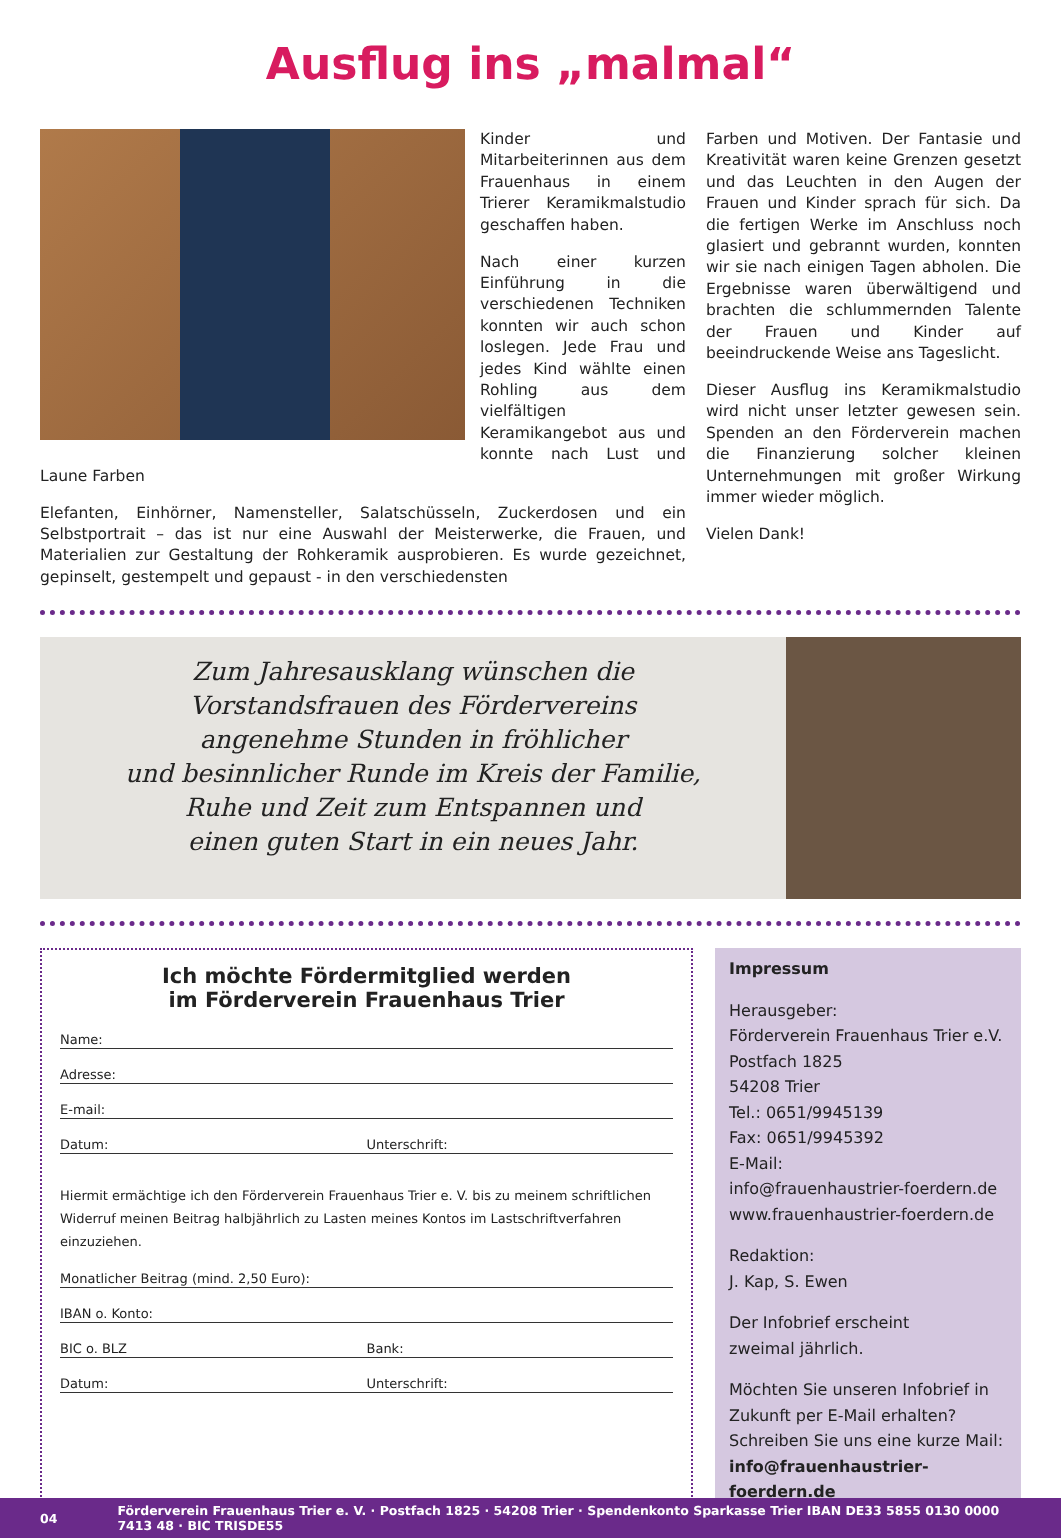Ausflug ins „malmal“
Kinder und Mitarbeiterinnen aus dem Frauenhaus in einem Trierer Keramikmalstudio geschaffen haben.
Nach einer kurzen Einführung in die verschiedenen Techniken konnten wir auch schon loslegen. Jede Frau und jedes Kind wählte einen Rohling aus dem vielfältigen Keramikangebot aus und konnte nach Lust und Laune Farben
Elefanten, Einhörner, Namensteller, Salatschüsseln, Zuckerdosen und ein Selbstportrait – das ist nur eine Auswahl der Meisterwerke, die Frauen, und Materialien zur Gestaltung der Rohkeramik ausprobieren. Es wurde gezeichnet, gepinselt, gestempelt und gepaust - in den verschiedensten
Farben und Motiven. Der Fantasie und Kreativität waren keine Grenzen gesetzt und das Leuchten in den Augen der Frauen und Kinder sprach für sich. Da die fertigen Werke im Anschluss noch glasiert und gebrannt wurden, konnten wir sie nach einigen Tagen abholen. Die Ergebnisse waren überwältigend und brachten die schlummernden Talente der Frauen und Kinder auf beeindruckende Weise ans Tageslicht.
Dieser Ausflug ins Keramikmalstudio wird nicht unser letzter gewesen sein. Spenden an den Förderverein machen die Finanzierung solcher kleinen Unternehmungen mit großer Wirkung immer wieder möglich.
Vielen Dank!
Zum Jahresausklang wünschen die
Vorstandsfrauen des Fördervereins
angenehme Stunden in fröhlicher
und besinnlicher Runde im Kreis der Familie,
Ruhe und Zeit zum Entspannen und
einen guten Start in ein neues Jahr.
Ich möchte Fördermitglied werden
im Förderverein Frauenhaus Trier
Name:
Adresse:
E-mail:
Datum: Unterschrift:
Hiermit ermächtige ich den Förderverein Frauenhaus Trier e. V. bis zu meinem schriftlichen Widerruf meinen Beitrag halbjährlich zu Lasten meines Kontos im Lastschriftverfahren einzuziehen.
Monatlicher Beitrag (mind. 2,50 Euro):
IBAN o. Konto:
BIC o. BLZ Bank:
Datum: Unterschrift:
Impressum
Herausgeber:
Förderverein Frauenhaus Trier e.V.
Postfach 1825
54208 Trier
Tel.: 0651/9945139
Fax: 0651/9945392
E-Mail:
info@frauenhaustrier-foerdern.de
www.frauenhaustrier-foerdern.de
Redaktion:
J. Kap, S. Ewen
Der Infobrief erscheint
zweimal jährlich.
Möchten Sie unseren Infobrief in Zukunft per E-Mail erhalten? Schreiben Sie uns eine kurze Mail:
info@frauenhaustrier-foerdern.de
04 Förderverein Frauenhaus Trier e. V. · Postfach 1825 · 54208 Trier · Spendenkonto Sparkasse Trier IBAN DE33 5855 0130 0000 7413 48 · BIC TRISDE55